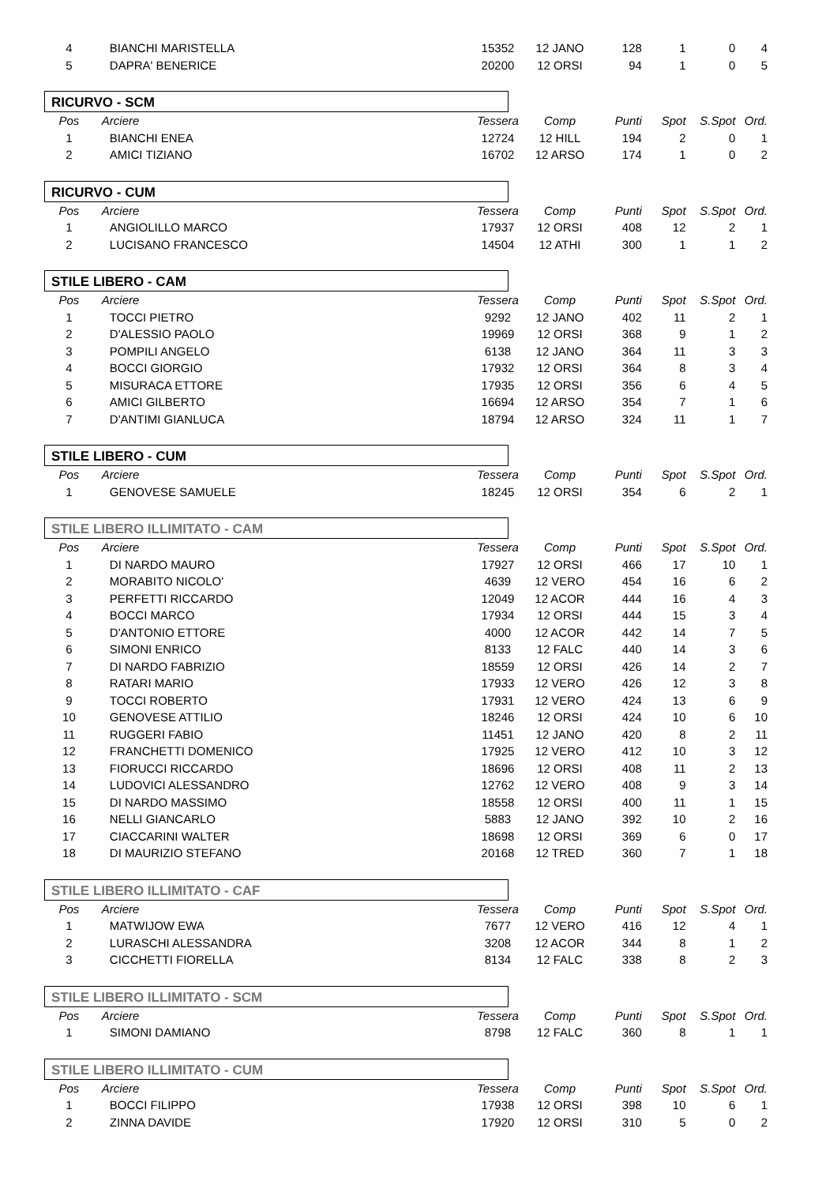| 4 | BIANCHI MARISTELLA | 15352 | 12 JANO | 128 | 1 | 0 | 4 |
| 5 | DAPRA' BENERICE | 20200 | 12 ORSI | 94 | 1 | 0 | 5 |
RICURVO - SCM
| Pos | Arciere | Tessera | Comp | Punti | Spot | S.Spot | Ord. |
| --- | --- | --- | --- | --- | --- | --- | --- |
| 1 | BIANCHI ENEA | 12724 | 12 HILL | 194 | 2 | 0 | 1 |
| 2 | AMICI TIZIANO | 16702 | 12 ARSO | 174 | 1 | 0 | 2 |
RICURVO - CUM
| Pos | Arciere | Tessera | Comp | Punti | Spot | S.Spot | Ord. |
| --- | --- | --- | --- | --- | --- | --- | --- |
| 1 | ANGIOLILLO MARCO | 17937 | 12 ORSI | 408 | 12 | 2 | 1 |
| 2 | LUCISANO FRANCESCO | 14504 | 12 ATHI | 300 | 1 | 1 | 2 |
STILE LIBERO - CAM
| Pos | Arciere | Tessera | Comp | Punti | Spot | S.Spot | Ord. |
| --- | --- | --- | --- | --- | --- | --- | --- |
| 1 | TOCCI PIETRO | 9292 | 12 JANO | 402 | 11 | 2 | 1 |
| 2 | D'ALESSIO PAOLO | 19969 | 12 ORSI | 368 | 9 | 1 | 2 |
| 3 | POMPILI ANGELO | 6138 | 12 JANO | 364 | 11 | 3 | 3 |
| 4 | BOCCI GIORGIO | 17932 | 12 ORSI | 364 | 8 | 3 | 4 |
| 5 | MISURACA ETTORE | 17935 | 12 ORSI | 356 | 6 | 4 | 5 |
| 6 | AMICI GILBERTO | 16694 | 12 ARSO | 354 | 7 | 1 | 6 |
| 7 | D'ANTIMI GIANLUCA | 18794 | 12 ARSO | 324 | 11 | 1 | 7 |
STILE LIBERO - CUM
| Pos | Arciere | Tessera | Comp | Punti | Spot | S.Spot | Ord. |
| --- | --- | --- | --- | --- | --- | --- | --- |
| 1 | GENOVESE SAMUELE | 18245 | 12 ORSI | 354 | 6 | 2 | 1 |
STILE LIBERO ILLIMITATO - CAM
| Pos | Arciere | Tessera | Comp | Punti | Spot | S.Spot | Ord. |
| --- | --- | --- | --- | --- | --- | --- | --- |
| 1 | DI NARDO MAURO | 17927 | 12 ORSI | 466 | 17 | 10 | 1 |
| 2 | MORABITO NICOLO' | 4639 | 12 VERO | 454 | 16 | 6 | 2 |
| 3 | PERFETTI RICCARDO | 12049 | 12 ACOR | 444 | 16 | 4 | 3 |
| 4 | BOCCI MARCO | 17934 | 12 ORSI | 444 | 15 | 3 | 4 |
| 5 | D'ANTONIO ETTORE | 4000 | 12 ACOR | 442 | 14 | 7 | 5 |
| 6 | SIMONI ENRICO | 8133 | 12 FALC | 440 | 14 | 3 | 6 |
| 7 | DI NARDO FABRIZIO | 18559 | 12 ORSI | 426 | 14 | 2 | 7 |
| 8 | RATARI MARIO | 17933 | 12 VERO | 426 | 12 | 3 | 8 |
| 9 | TOCCI ROBERTO | 17931 | 12 VERO | 424 | 13 | 6 | 9 |
| 10 | GENOVESE ATTILIO | 18246 | 12 ORSI | 424 | 10 | 6 | 10 |
| 11 | RUGGERI FABIO | 11451 | 12 JANO | 420 | 8 | 2 | 11 |
| 12 | FRANCHETTI DOMENICO | 17925 | 12 VERO | 412 | 10 | 3 | 12 |
| 13 | FIORUCCI RICCARDO | 18696 | 12 ORSI | 408 | 11 | 2 | 13 |
| 14 | LUDOVICI ALESSANDRO | 12762 | 12 VERO | 408 | 9 | 3 | 14 |
| 15 | DI NARDO MASSIMO | 18558 | 12 ORSI | 400 | 11 | 1 | 15 |
| 16 | NELLI GIANCARLO | 5883 | 12 JANO | 392 | 10 | 2 | 16 |
| 17 | CIACCARINI WALTER | 18698 | 12 ORSI | 369 | 6 | 0 | 17 |
| 18 | DI MAURIZIO STEFANO | 20168 | 12 TRED | 360 | 7 | 1 | 18 |
STILE LIBERO ILLIMITATO - CAF
| Pos | Arciere | Tessera | Comp | Punti | Spot | S.Spot | Ord. |
| --- | --- | --- | --- | --- | --- | --- | --- |
| 1 | MATWIJOW EWA | 7677 | 12 VERO | 416 | 12 | 4 | 1 |
| 2 | LURASCHI ALESSANDRA | 3208 | 12 ACOR | 344 | 8 | 1 | 2 |
| 3 | CICCHETTI FIORELLA | 8134 | 12 FALC | 338 | 8 | 2 | 3 |
STILE LIBERO ILLIMITATO - SCM
| Pos | Arciere | Tessera | Comp | Punti | Spot | S.Spot | Ord. |
| --- | --- | --- | --- | --- | --- | --- | --- |
| 1 | SIMONI DAMIANO | 8798 | 12 FALC | 360 | 8 | 1 | 1 |
STILE LIBERO ILLIMITATO - CUM
| Pos | Arciere | Tessera | Comp | Punti | Spot | S.Spot | Ord. |
| --- | --- | --- | --- | --- | --- | --- | --- |
| 1 | BOCCI FILIPPO | 17938 | 12 ORSI | 398 | 10 | 6 | 1 |
| 2 | ZINNA DAVIDE | 17920 | 12 ORSI | 310 | 5 | 0 | 2 |